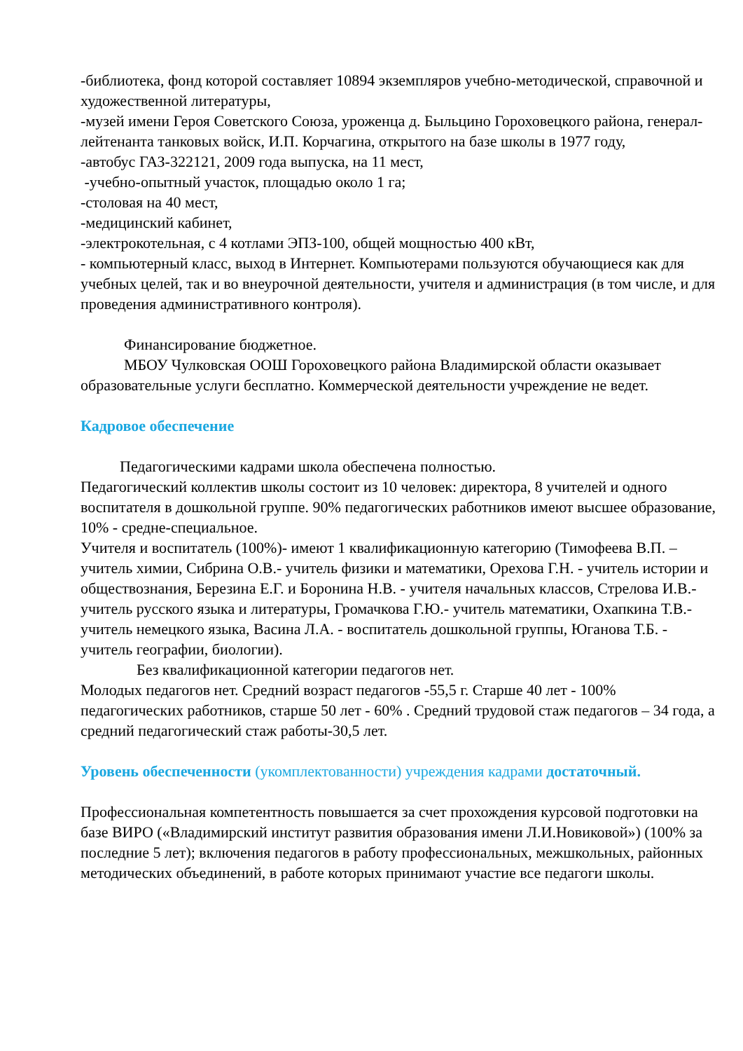-библиотека, фонд которой составляет 10894 экземпляров учебно-методической, справочной и художественной литературы,
-музей имени Героя Советского Союза, уроженца д. Быльцино Гороховецкого района, генерал-лейтенанта танковых войск, И.П. Корчагина, открытого на базе школы в 1977 году,
-автобус ГАЗ-322121, 2009 года выпуска, на 11 мест,
-учебно-опытный участок, площадью около 1 га;
-столовая на 40 мест,
-медицинский кабинет,
-электрокотельная, с 4 котлами ЭПЗ-100, общей мощностью 400 кВт,
- компьютерный класс, выход в Интернет. Компьютерами пользуются обучающиеся как для учебных целей, так и во внеурочной деятельности, учителя и администрация (в том числе, и для проведения административного контроля).
Финансирование бюджетное.
МБОУ Чулковская ООШ Гороховецкого района Владимирской области оказывает образовательные услуги бесплатно. Коммерческой деятельности учреждение не ведет.
Кадровое обеспечение
Педагогическими кадрами школа обеспечена полностью.
Педагогический коллектив школы состоит из 10 человек: директора, 8 учителей и одного воспитателя в дошкольной группе. 90% педагогических работников имеют высшее образование, 10% - средне-специальное.
Учителя и воспитатель (100%)- имеют 1 квалификационную категорию (Тимофеева В.П. – учитель химии, Сибрина О.В.- учитель физики и математики, Орехова Г.Н. - учитель истории и обществознания, Березина Е.Г. и Боронина Н.В. - учителя начальных классов, Стрелова И.В.- учитель русского языка и литературы, Громачкова Г.Ю.- учитель математики, Охапкина Т.В.- учитель немецкого языка, Васина Л.А. - воспитатель дошкольной группы, Юганова Т.Б. - учитель географии, биологии).
Без квалификационной категории педагогов нет.
Молодых педагогов нет. Средний возраст педагогов -55,5 г. Старше 40 лет - 100% педагогических работников, старше 50 лет - 60% . Средний трудовой стаж педагогов – 34 года, а средний педагогический стаж работы-30,5 лет.
Уровень обеспеченности (укомплектованности) учреждения кадрами достаточный.
Профессиональная компетентность повышается за счет прохождения курсовой подготовки на базе ВИРО («Владимирский институт развития образования имени Л.И.Новиковой») (100% за последние 5 лет); включения педагогов в работу профессиональных, межшкольных, районных методических объединений, в работе которых принимают участие все педагоги школы.